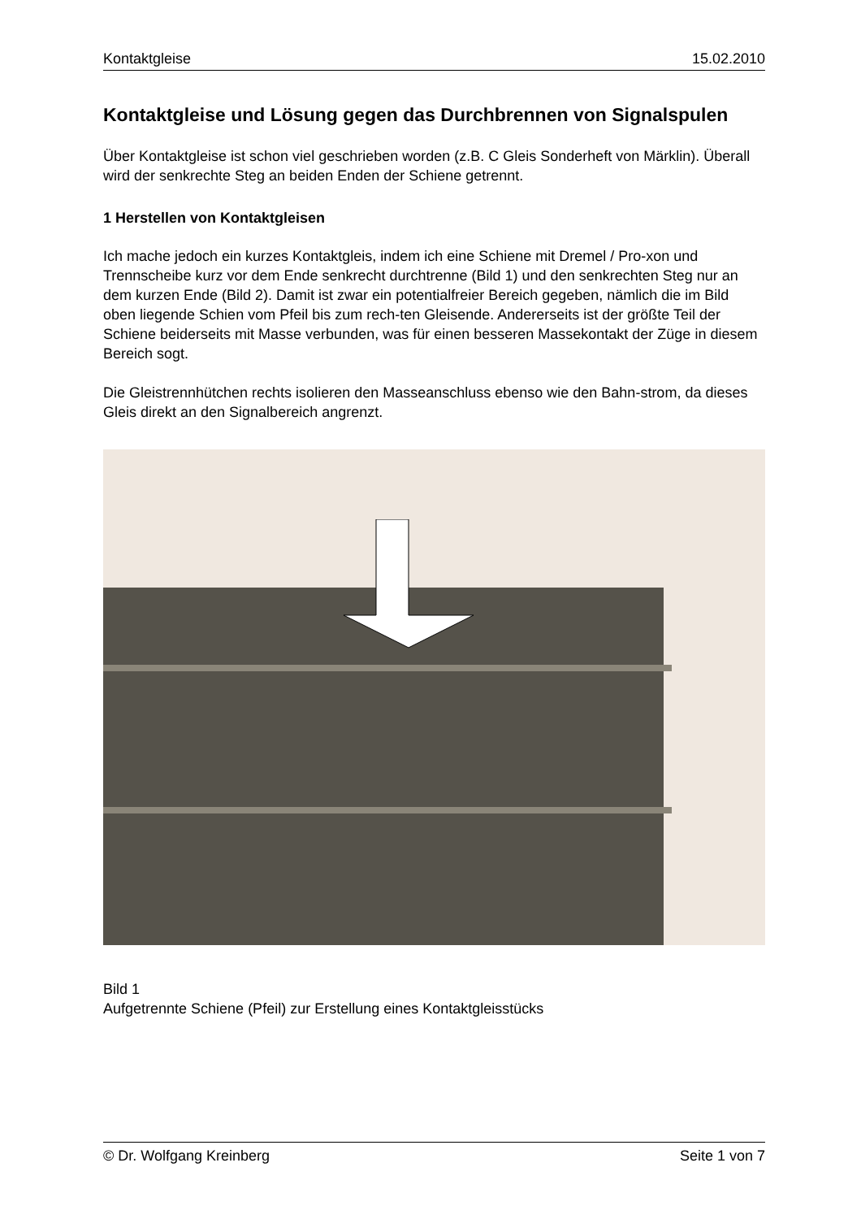Kontaktgleise 15.02.2010
Kontaktgleise und Lösung gegen das Durchbrennen von Signalspulen
Über Kontaktgleise ist schon viel geschrieben worden (z.B. C Gleis Sonderheft von Märklin). Überall wird der senkrechte Steg an beiden Enden der Schiene getrennt.
1 Herstellen von Kontaktgleisen
Ich mache jedoch ein kurzes Kontaktgleis, indem ich eine Schiene mit Dremel / Pro-xon und Trennscheibe kurz vor dem Ende senkrecht durchtrenne (Bild 1) und den senkrechten Steg nur an dem kurzen Ende (Bild 2). Damit ist zwar ein potentialfreier Bereich gegeben, nämlich die im Bild oben liegende Schien vom Pfeil bis zum rech-ten Gleisende. Andererseits ist der größte Teil der Schiene beiderseits mit Masse verbunden, was für einen besseren Massekontakt der Züge in diesem Bereich sogt.
Die Gleistrennhütchen rechts isolieren den Masseanschluss ebenso wie den Bahn-strom, da dieses Gleis direkt an den Signalbereich angrenzt.
Bild 1
Aufgetrennte Schiene (Pfeil) zur Erstellung eines Kontaktgleisstücks
© Dr. Wolfgang Kreinberg Seite 1 von 7